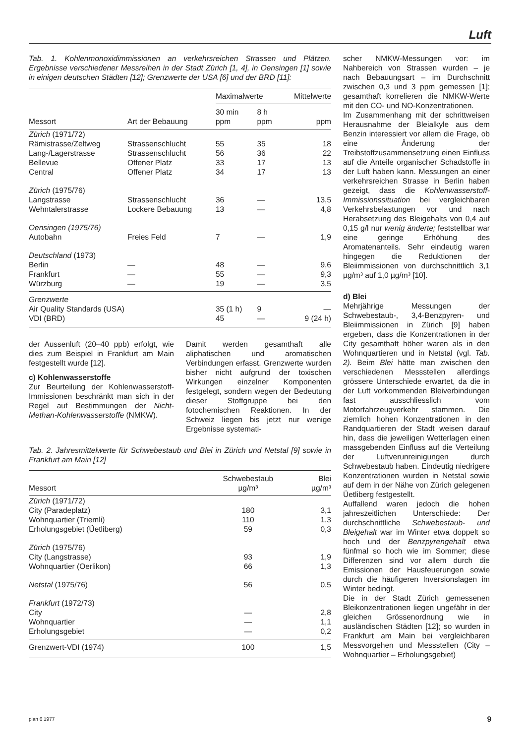Luft
Tab. 1. Kohlenmonoxidimmissionen an verkehrsreichen Strassen und Plätzen. Ergebnisse verschiedener Messreihen in der Stadt Zürich [1, 4], in Oensingen [1] sowie in einigen deutschen Städten [12]; Grenzwerte der USA [6] und der BRD [11]:
| Messort | Art der Bebauung | Maximalwerte | | Mittelwerte |
| --- | --- | --- | --- | --- |
| | | 30 min ppm | 8 h ppm | ppm |
| Zürich (1971/72) | | | | |
| Rämistrasse/Zeltweg | Strassenschlucht | 55 | 35 | 18 |
| Lang-/Lagerstrasse | Strassenschlucht | 56 | 36 | 22 |
| Bellevue | Offener Platz | 33 | 17 | 13 |
| Central | Offener Platz | 34 | 17 | 13 |
| Zürich (1975/76) | | | | |
| Langstrasse | Strassenschlucht | 36 | — | 13,5 |
| Wehntalerstrasse | Lockere Bebauung | 13 | — | 4,8 |
| Oensingen (1975/76) | | | | |
| Autobahn | Freies Feld | 7 | — | 1,9 |
| Deutschland (1973) | | | | |
| Berlin | — | 48 | — | 9,6 |
| Frankfurt | — | 55 | — | 9,3 |
| Würzburg | — | 19 | — | 3,5 |
| Grenzwerte | | | | |
| Air Quality Standards (USA) | | 35 (1 h) | 9 | — |
| VDI (BRD) | | 45 | — | 9 (24 h) |
der Aussenluft (20–40 ppb) erfolgt, wie dies zum Beispiel in Frankfurt am Main festgestellt wurde [12].
c) Kohlenwasserstoffe
Zur Beurteilung der Kohlenwasserstoff-Immissionen beschränkt man sich in der Regel auf Bestimmungen der Nicht-Methan-Kohlenwasserstoffe (NMKW).
Damit werden gesamthaft alle aliphatischen und aromatischen Verbindungen erfasst. Grenzwerte wurden bisher nicht aufgrund der toxischen Wirkungen einzelner Komponenten festgelegt, sondern wegen der Bedeutung dieser Stoffgruppe bei den fotochemischen Reaktionen. In der Schweiz liegen bis jetzt nur wenige Ergebnisse systemati-
Tab. 2. Jahresmittelwerte für Schwebestaub und Blei in Zürich und Netstal [9] sowie in Frankfurt am Main [12]
| Messort | Schwebestaub µg/m³ | Blei µg/m³ |
| --- | --- | --- |
| Zürich (1971/72) | | |
| City (Paradeplatz) | 180 | 3,1 |
| Wohnquartier (Triemli) | 110 | 1,3 |
| Erholungsgebiet (Üetliberg) | 59 | 0,3 |
| Zürich (1975/76) | | |
| City (Langstrasse) | 93 | 1,9 |
| Wohnquartier (Oerlikon) | 66 | 1,3 |
| Netstal (1975/76) | 56 | 0,5 |
| Frankfurt (1972/73) | | |
| City | — | 2,8 |
| Wohnquartier | — | 1,1 |
| Erholungsgebiet | — | 0,2 |
| Grenzwert-VDI (1974) | 100 | 1,5 |
scher NMKW-Messungen vor: im Nahbereich von Strassen wurden – je nach Bebauungsart – im Durchschnitt zwischen 0,3 und 3 ppm gemessen [1]; gesamthaft korrelieren die NMKW-Werte mit den CO- und NO-Konzentrationen.
Im Zusammenhang mit der schrittweisen Herausnahme der Bleialkyle aus dem Benzin interessiert vor allem die Frage, ob eine Änderung der Treibstoffzusammensetzung einen Einfluss auf die Anteile organischer Schadstoffe in der Luft haben kann. Messungen an einer verkehrsreichen Strasse in Berlin haben gezeigt, dass die Kohlenwasserstoff-Immissionssituation bei vergleichbaren Verkehrsbelastungen vor und nach Herabsetzung des Bleigehalts von 0,4 auf 0,15 g/l nur wenig änderte; feststellbar war eine geringe Erhöhung des Aromatenanteils. Sehr eindeutig waren hingegen die Reduktionen der Bleiimmissionen von durchschnittlich 3,1 µg/m³ auf 1,0 µg/m³ [10].
d) Blei
Mehrjährige Messungen der Schwebestaub-, 3,4-Benzpyren- und Bleiimmissionen in Zürich [9] haben ergeben, dass die Konzentrationen in der City gesamthaft höher waren als in den Wohnquartieren und in Netstal (vgl. Tab. 2). Beim Blei hätte man zwischen den verschiedenen Messstellen allerdings grössere Unterschiede erwartet, da die in der Luft vorkommenden Bleiverbindungen fast ausschliesslich vom Motorfahrzeugverkehr stammen. Die ziemlich hohen Konzentrationen in den Randquartieren der Stadt weisen darauf hin, dass die jeweiligen Wetterlagen einen massgebenden Einfluss auf die Verteilung der Luftverunreinigungen durch Schwebestaub haben. Eindeutig niedrigere Konzentrationen wurden in Netstal sowie auf dem in der Nähe von Zürich gelegenen Üetliberg festgestellt.
Auffallend waren jedoch die hohen jahreszeitlichen Unterschiede: Der durchschnittliche Schwebestaub- und Bleigehalt war im Winter etwa doppelt so hoch und der Benzpyrengehalt etwa fünfmal so hoch wie im Sommer; diese Differenzen sind vor allem durch die Emissionen der Hausfeuerungen sowie durch die häufigeren Inversionslagen im Winter bedingt.
Die in der Stadt Zürich gemessenen Bleikonzentrationen liegen ungefähr in der gleichen Grössenordnung wie in ausländischen Städten [12]; so wurden in Frankfurt am Main bei vergleichbaren Messvorgehen und Messstellen (City – Wohnquartier – Erholungsgebiet)
plan 6 1977 9